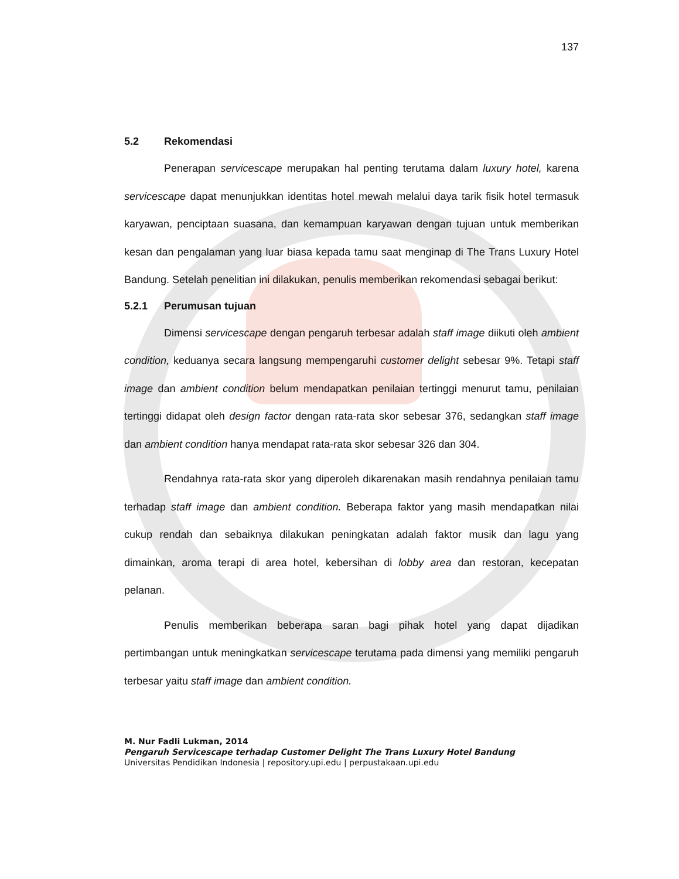137
5.2 Rekomendasi
Penerapan servicescape merupakan hal penting terutama dalam luxury hotel, karena servicescape dapat menunjukkan identitas hotel mewah melalui daya tarik fisik hotel termasuk karyawan, penciptaan suasana, dan kemampuan karyawan dengan tujuan untuk memberikan kesan dan pengalaman yang luar biasa kepada tamu saat menginap di The Trans Luxury Hotel Bandung. Setelah penelitian ini dilakukan, penulis memberikan rekomendasi sebagai berikut:
5.2.1 Perumusan tujuan
Dimensi servicescape dengan pengaruh terbesar adalah staff image diikuti oleh ambient condition, keduanya secara langsung mempengaruhi customer delight sebesar 9%. Tetapi staff image dan ambient condition belum mendapatkan penilaian tertinggi menurut tamu, penilaian tertinggi didapat oleh design factor dengan rata-rata skor sebesar 376, sedangkan staff image dan ambient condition hanya mendapat rata-rata skor sebesar 326 dan 304.
Rendahnya rata-rata skor yang diperoleh dikarenakan masih rendahnya penilaian tamu terhadap staff image dan ambient condition. Beberapa faktor yang masih mendapatkan nilai cukup rendah dan sebaiknya dilakukan peningkatan adalah faktor musik dan lagu yang dimainkan, aroma terapi di area hotel, kebersihan di lobby area dan restoran, kecepatan pelanan.
Penulis memberikan beberapa saran bagi pihak hotel yang dapat dijadikan pertimbangan untuk meningkatkan servicescape terutama pada dimensi yang memiliki pengaruh terbesar yaitu staff image dan ambient condition.
M. Nur Fadli Lukman, 2014
Pengaruh Servicescape terhadap Customer Delight The Trans Luxury Hotel Bandung
Universitas Pendidikan Indonesia | repository.upi.edu | perpustakaan.upi.edu